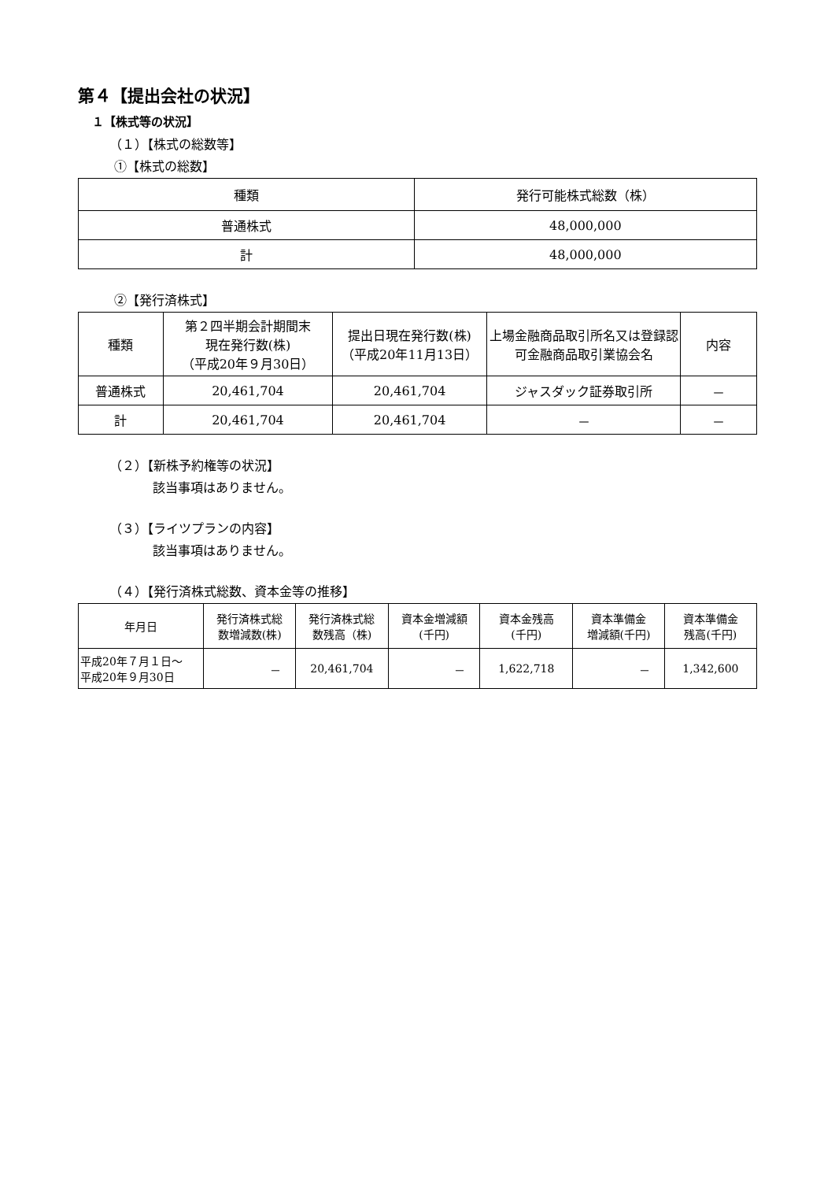第４【提出会社の状況】
１【株式等の状況】
（１）【株式の総数等】
①【株式の総数】
| 種類 | 発行可能株式総数（株） |
| --- | --- |
| 普通株式 | 48,000,000 |
| 計 | 48,000,000 |
②【発行済株式】
| 種類 | 第２四半期会計期間末 現在発行数(株) （平成20年９月30日） | 提出日現在発行数(株) （平成20年11月13日） | 上場金融商品取引所名又は登録認可金融商品取引業協会名 | 内容 |
| --- | --- | --- | --- | --- |
| 普通株式 | 20,461,704 | 20,461,704 | ジャスダック証券取引所 | － |
| 計 | 20,461,704 | 20,461,704 | － | － |
（２）【新株予約権等の状況】
該当事項はありません。
（３）【ライツプランの内容】
該当事項はありません。
（４）【発行済株式総数、資本金等の推移】
| 年月日 | 発行済株式総 数増減数(株) | 発行済株式総 数残高（株) | 資本金増減額 (千円) | 資本金残高 (千円) | 資本準備金 増減額(千円) | 資本準備金 残高(千円) |
| --- | --- | --- | --- | --- | --- | --- |
| 平成20年７月１日～ 平成20年９月30日 | － | 20,461,704 | － | 1,622,718 | － | 1,342,600 |